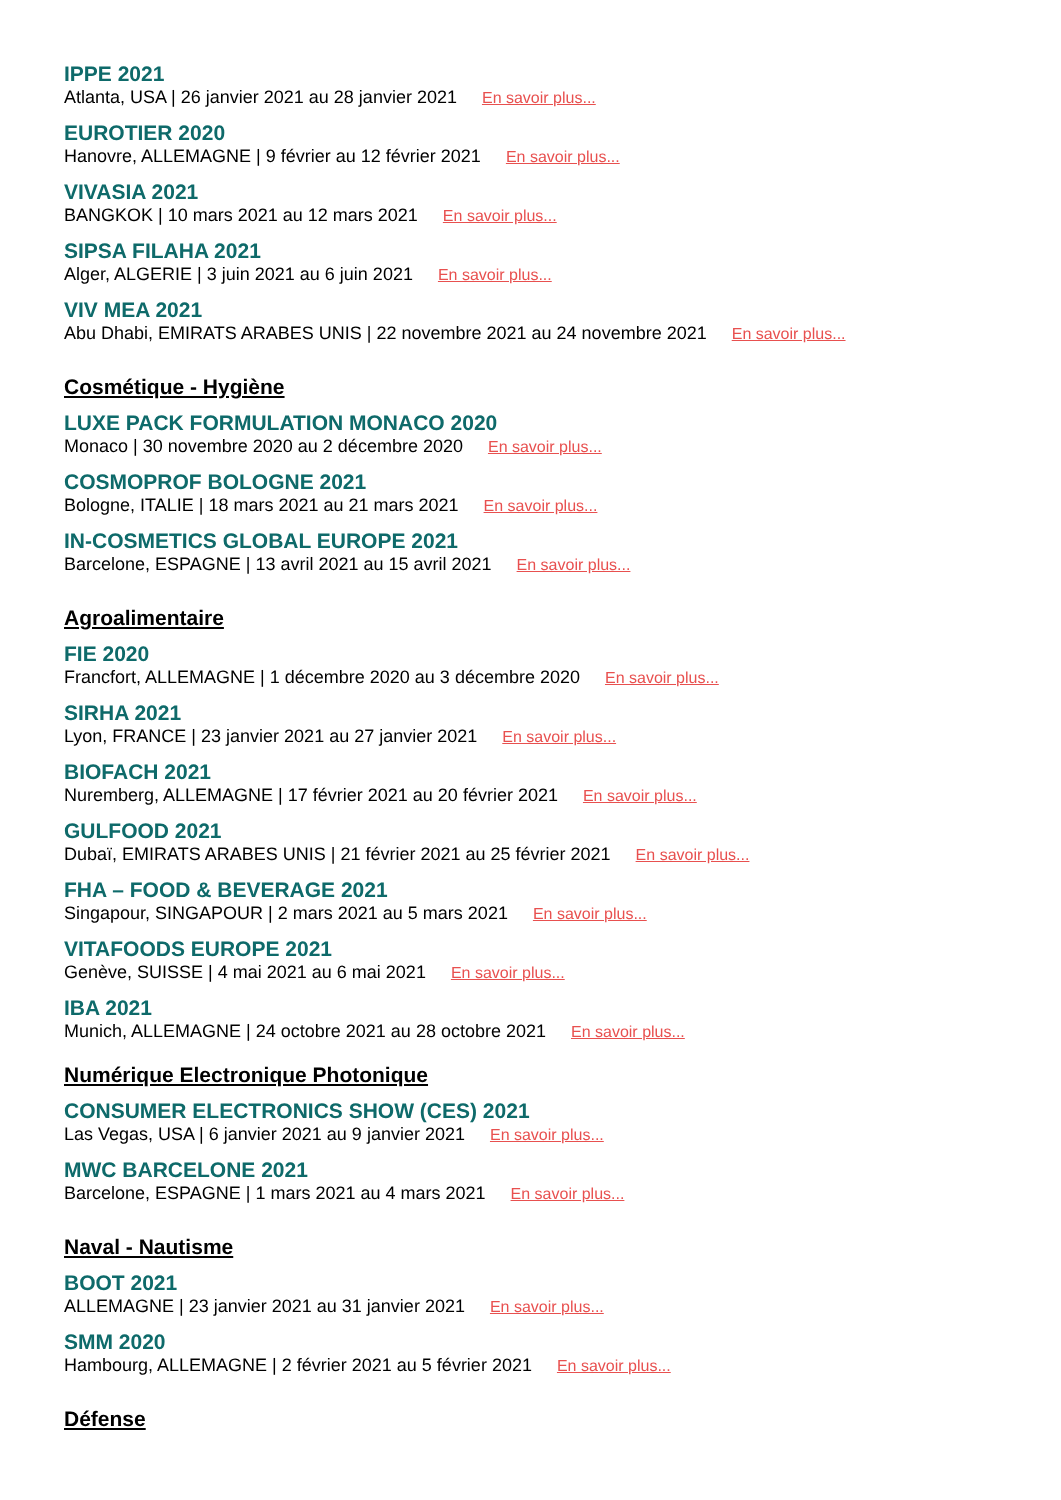IPPE 2021
Atlanta, USA | 26 janvier 2021 au 28 janvier 2021 En savoir plus...
EUROTIER 2020
Hanovre, ALLEMAGNE | 9 février au 12 février 2021 En savoir plus...
VIVASIA 2021
BANGKOK | 10 mars 2021 au 12 mars 2021 En savoir plus...
SIPSA FILAHA 2021
Alger, ALGERIE | 3 juin 2021 au 6 juin 2021 En savoir plus...
VIV MEA 2021
Abu Dhabi, EMIRATS ARABES UNIS | 22 novembre 2021 au 24 novembre 2021 En savoir plus...
Cosmétique - Hygiène
LUXE PACK FORMULATION MONACO 2020
Monaco | 30 novembre 2020 au 2 décembre 2020 En savoir plus...
COSMOPROF BOLOGNE 2021
Bologne, ITALIE | 18 mars 2021 au 21 mars 2021 En savoir plus...
IN-COSMETICS GLOBAL EUROPE 2021
Barcelone, ESPAGNE | 13 avril 2021 au 15 avril 2021 En savoir plus...
Agroalimentaire
FIE 2020
Francfort, ALLEMAGNE | 1 décembre 2020 au 3 décembre 2020 En savoir plus...
SIRHA 2021
Lyon, FRANCE | 23 janvier 2021 au 27 janvier 2021 En savoir plus...
BIOFACH 2021
Nuremberg, ALLEMAGNE | 17 février 2021 au 20 février 2021 En savoir plus...
GULFOOD 2021
Dubaï, EMIRATS ARABES UNIS | 21 février 2021 au 25 février 2021 En savoir plus...
FHA – FOOD & BEVERAGE 2021
Singapour, SINGAPOUR | 2 mars 2021 au 5 mars 2021 En savoir plus...
VITAFOODS EUROPE 2021
Genève, SUISSE | 4 mai 2021 au 6 mai 2021 En savoir plus...
IBA 2021
Munich, ALLEMAGNE | 24 octobre 2021 au 28 octobre 2021 En savoir plus...
Numérique Electronique Photonique
CONSUMER ELECTRONICS SHOW (CES) 2021
Las Vegas, USA | 6 janvier 2021 au 9 janvier 2021 En savoir plus...
MWC BARCELONE 2021
Barcelone, ESPAGNE | 1 mars 2021 au 4 mars 2021 En savoir plus...
Naval - Nautisme
BOOT 2021
ALLEMAGNE | 23 janvier 2021 au 31 janvier 2021 En savoir plus...
SMM 2020
Hambourg, ALLEMAGNE | 2 février 2021 au 5 février 2021 En savoir plus...
Défense